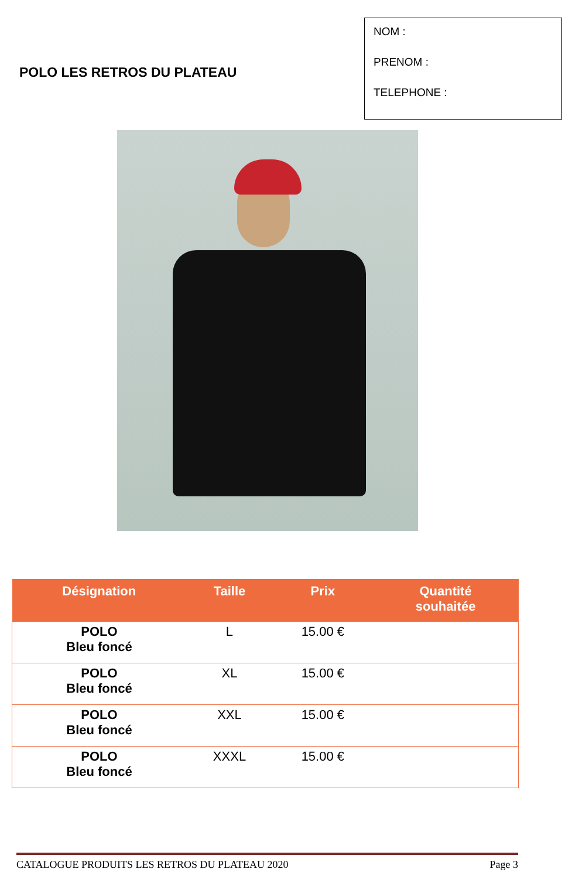POLO LES RETROS DU PLATEAU
NOM :
PRENOM :
TELEPHONE :
| Désignation | Taille | Prix | Quantité souhaitée |
| --- | --- | --- | --- |
| POLO Bleu foncé | L | 15.00 € | |
| POLO Bleu foncé | XL | 15.00 € | |
| POLO Bleu foncé | XXL | 15.00 € | |
| POLO Bleu foncé | XXXL | 15.00 € | |
CATALOGUE PRODUITS LES RETROS DU PLATEAU 2020 Page 3